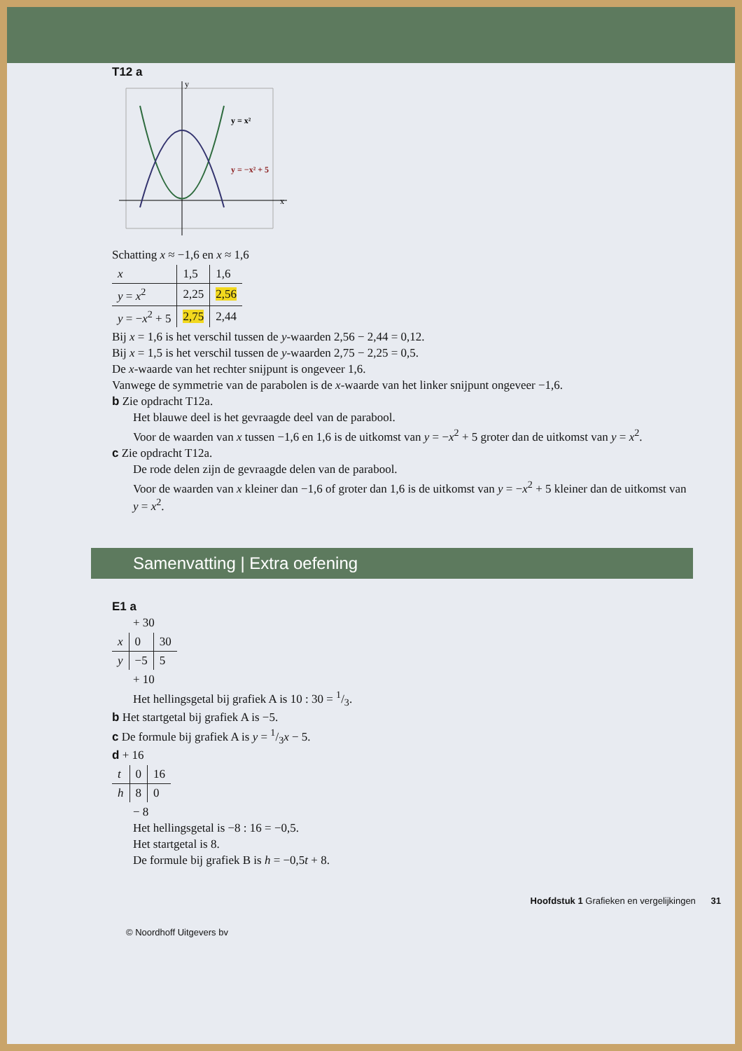T12 a
y = x²
y = −x² + 5
x
y
Schatting x ≈ −1,6 en x ≈ 1,6
| x | 1,5 | 1,6 |
| y = x<sup>2</sup> | 2,25 | 2,56 |
| y = − x<sup>2</sup> + 5 | 2,75 | 2,44 |
Bij x = 1,6 is het verschil tussen de y-waarden 2,56 − 2,44 = 0,12.
Bij x = 1,5 is het verschil tussen de y-waarden 2,75 − 2,25 = 0,5.
De x-waarde van het rechter snijpunt is ongeveer 1,6.
Vanwege de symmetrie van de parabolen is de x-waarde van het linker snijpunt ongeveer −1,6.
b Zie opdracht T12a.
Het blauwe deel is het gevraagde deel van de parabool.
Voor de waarden van x tussen −1,6 en 1,6 is de uitkomst van y = −x<sup>2</sup> + 5 groter dan de uitkomst van y = x<sup>2</sup>.
c Zie opdracht T12a.
De rode delen zijn de gevraagde delen van de parabool.
Voor de waarden van x kleiner dan −1,6 of groter dan 1,6 is de uitkomst van y = −x<sup>2</sup> + 5 kleiner dan de uitkomst van y = x<sup>2</sup>.
Samenvatting | Extra oefening
E1 a
+ 30
| x | 0 | 30 |
| y | −5 | 5 |
+ 10
Het hellingsgetal bij grafiek A is 10 : 30 = 1/3.
b Het startgetal bij grafiek A is −5.
c De formule bij grafiek A is y = 1/3x − 5.
d + 16
| t | 0 | 16 |
| h | 8 | 0 |
− 8
Het hellingsgetal is −8 : 16 = −0,5.
Het startgetal is 8.
De formule bij grafiek B is h = −0,5t + 8.
Hoofdstuk 1 Grafieken en vergelijkingen 31
© Noordhoff Uitgevers bv